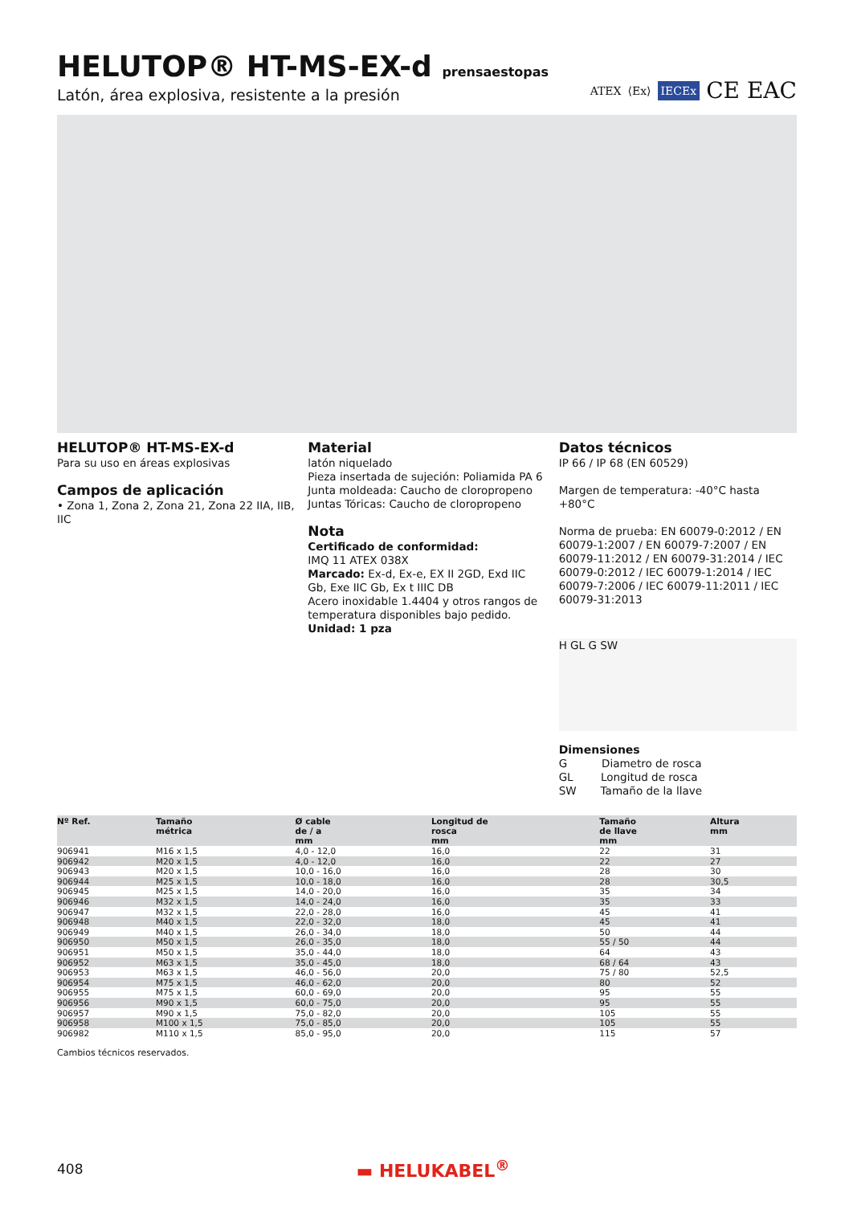HELUTOP® HT-MS-EX-d prensaestopas
Latón, área explosiva, resistente a la presión
ATEX ⟨Ex⟩ IECEx CE EAC
HELUTOP® HT-MS-EX-d
Para su uso en áreas explosivas
Campos de aplicación
• Zona 1, Zona 2, Zona 21, Zona 22 IIA, IIB, IIC
Material
latón niquelado
Pieza insertada de sujeción: Poliamida PA 6
Junta moldeada: Caucho de cloropropeno
Juntas Tóricas: Caucho de cloropropeno
Nota
Certificado de conformidad:
IMQ 11 ATEX 038X
Marcado: Ex-d, Ex-e, EX II 2GD, Exd IIC Gb, Exe IIC Gb, Ex t IIIC DB
Acero inoxidable 1.4404 y otros rangos de temperatura disponibles bajo pedido.
Unidad: 1 pza
Datos técnicos
IP 66 / IP 68 (EN 60529)
Margen de temperatura: -40°C hasta +80°C
Norma de prueba: EN 60079-0:2012 / EN 60079-1:2007 / EN 60079-7:2007 / EN 60079-11:2012 / EN 60079-31:2014 / IEC 60079-0:2012 / IEC 60079-1:2014 / IEC 60079-7:2006 / IEC 60079-11:2011 / IEC 60079-31:2013
H GL G SW
Dimensiones
G Diametro de rosca
GL Longitud de rosca
SW Tamaño de la llave
| Nº Ref. | Tamaño métrica | Ø cable de / a mm | Longitud de rosca mm | Tamaño de llave mm | Altura mm |
| --- | --- | --- | --- | --- | --- |
| 906941 | M16 x 1,5 | 4,0 - 12,0 | 16,0 | 22 | 31 |
| 906942 | M20 x 1,5 | 4,0 - 12,0 | 16,0 | 22 | 27 |
| 906943 | M20 x 1,5 | 10,0 - 16,0 | 16,0 | 28 | 30 |
| 906944 | M25 x 1,5 | 10,0 - 18,0 | 16,0 | 28 | 30,5 |
| 906945 | M25 x 1,5 | 14,0 - 20,0 | 16,0 | 35 | 34 |
| 906946 | M32 x 1,5 | 14,0 - 24,0 | 16,0 | 35 | 33 |
| 906947 | M32 x 1,5 | 22,0 - 28,0 | 16,0 | 45 | 41 |
| 906948 | M40 x 1,5 | 22,0 - 32,0 | 18,0 | 45 | 41 |
| 906949 | M40 x 1,5 | 26,0 - 34,0 | 18,0 | 50 | 44 |
| 906950 | M50 x 1,5 | 26,0 - 35,0 | 18,0 | 55 / 50 | 44 |
| 906951 | M50 x 1,5 | 35,0 - 44,0 | 18,0 | 64 | 43 |
| 906952 | M63 x 1,5 | 35,0 - 45,0 | 18,0 | 68 / 64 | 43 |
| 906953 | M63 x 1,5 | 46,0 - 56,0 | 20,0 | 75 / 80 | 52,5 |
| 906954 | M75 x 1,5 | 46,0 - 62,0 | 20,0 | 80 | 52 |
| 906955 | M75 x 1,5 | 60,0 - 69,0 | 20,0 | 95 | 55 |
| 906956 | M90 x 1,5 | 60,0 - 75,0 | 20,0 | 95 | 55 |
| 906957 | M90 x 1,5 | 75,0 - 82,0 | 20,0 | 105 | 55 |
| 906958 | M100 x 1,5 | 75,0 - 85,0 | 20,0 | 105 | 55 |
| 906982 | M110 x 1,5 | 85,0 - 95,0 | 20,0 | 115 | 57 |
Cambios técnicos reservados.
408 ▬ HELUKABEL<sup>®</sup>